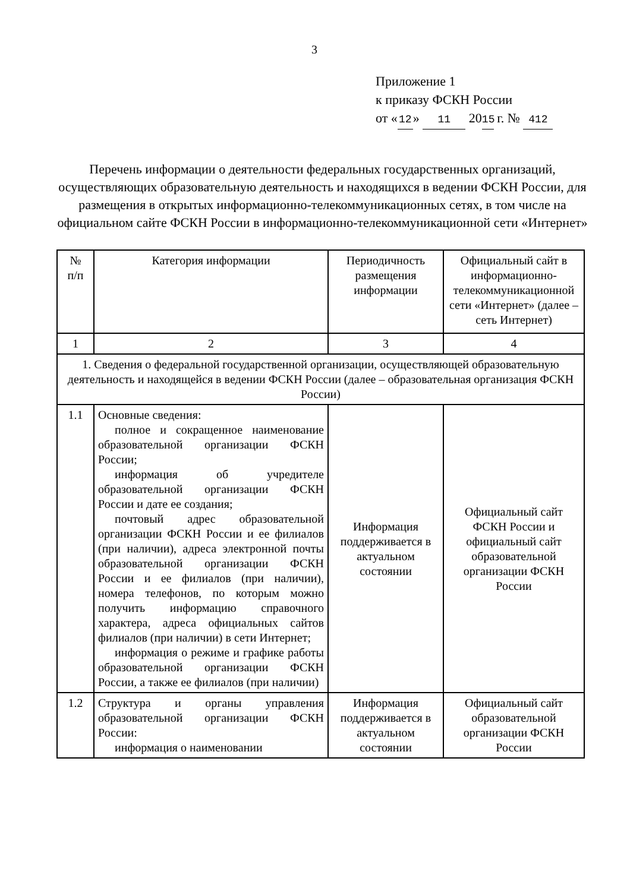3
Приложение 1
к приказу ФСКН России
от « 12 » 11 20 15 г. № 412
Перечень информации о деятельности федеральных государственных организаций, осуществляющих образовательную деятельность и находящихся в ведении ФСКН России, для размещения в открытых информационно-телекоммуникационных сетях, в том числе на официальном сайте ФСКН России в информационно-телекоммуникационной сети «Интернет»
| № п/п | Категория информации | Периодичность размещения информации | Официальный сайт в информационно-телекоммуникационной сети «Интернет» (далее – сеть Интернет) |
| 1 | 2 | 3 | 4 |
| 1. Сведения о федеральной государственной организации, осуществляющей образовательную деятельность и находящейся в ведении ФСКН России (далее – образовательная организация ФСКН России) | | | |
| 1.1 | Основные сведения: полное и сокращенное наименование образовательной организации ФСКН России; информация об учредителе образовательной организации ФСКН России и дате ее создания; почтовый адрес образовательной организации ФСКН России и ее филиалов (при наличии), адреса электронной почты образовательной организации ФСКН России и ее филиалов (при наличии), номера телефонов, по которым можно получить информацию справочного характера, адреса официальных сайтов филиалов (при наличии) в сети Интернет; информация о режиме и графике работы образовательной организации ФСКН России, а также ее филиалов (при наличии) | Информация поддерживается в актуальном состоянии | Официальный сайт ФСКН России и официальный сайт образовательной организации ФСКН России |
| 1.2 | Структура и органы управления образовательной организации ФСКН России: информация о наименовании | Информация поддерживается в актуальном состоянии | Официальный сайт образовательной организации ФСКН России |